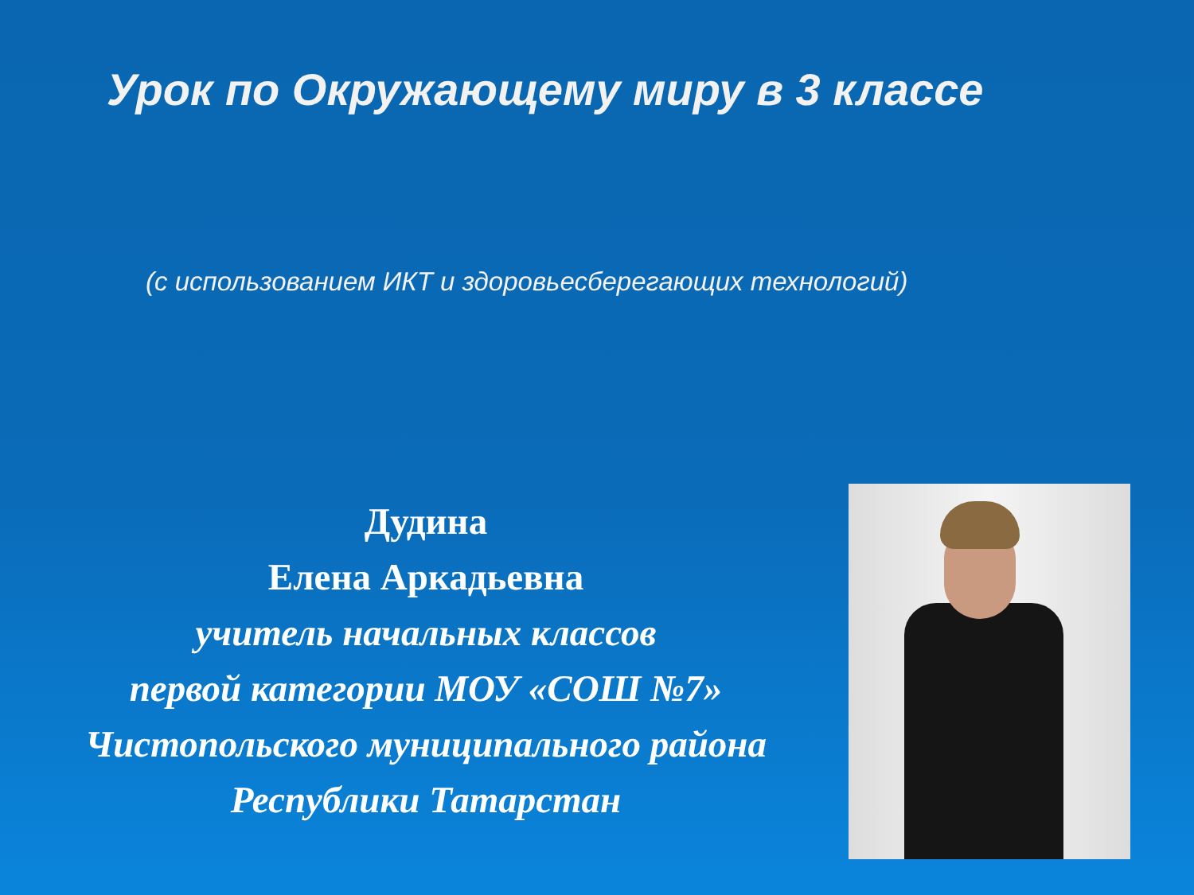Урок по Окружающему миру в 3 классе
(с использованием ИКТ и здоровьесберегающих технологий)
Дудина
Елена Аркадьевна
учитель начальных классов
первой категории МОУ «СОШ №7»
Чистопольского муниципального района
Республики Татарстан